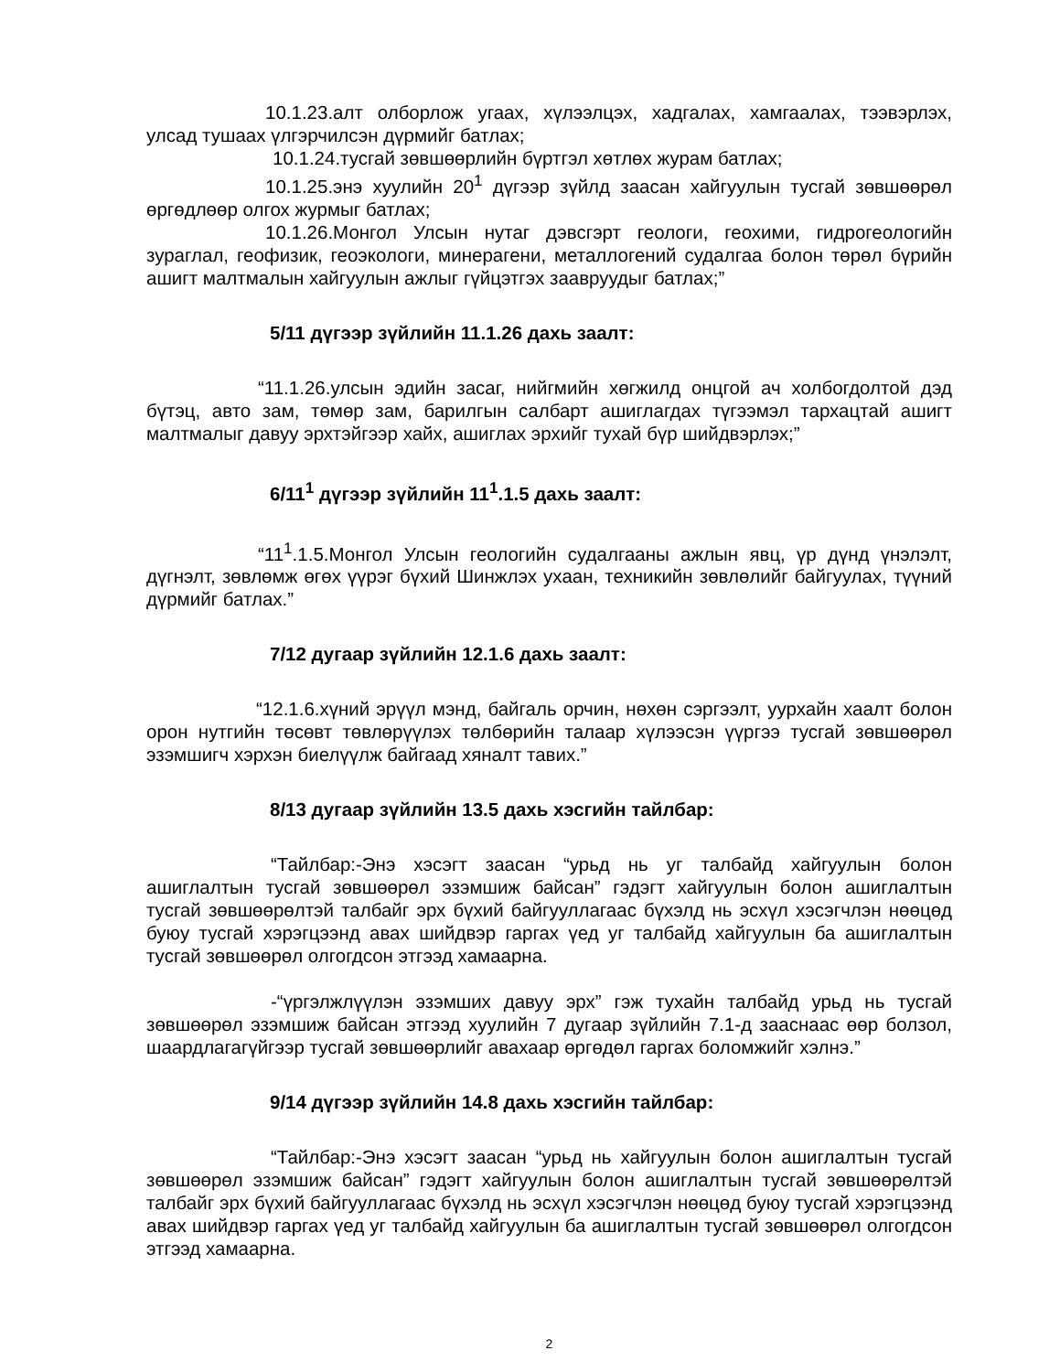10.1.23.алт олборлож угаах, хүлээлцэх, хадгалах, хамгаалах, тээвэрлэх, улсад тушаах үлгэрчилсэн дүрмийг батлах;
10.1.24.тусгай зөвшөөрлийн бүртгэл хөтлөх журам батлах;
10.1.25.энэ хуулийн 20<sup>1</sup> дүгээр зүйлд заасан хайгуулын тусгай зөвшөөрөл өргөдлөөр олгох журмыг батлах;
10.1.26.Монгол Улсын нутаг дэвсгэрт геологи, геохими, гидрогеологийн зураглал, геофизик, геоэкологи, минерагени, металлогений судалгаа болон төрөл бүрийн ашигт малтмалын хайгуулын ажлыг гүйцэтгэх заавруудыг батлах;”
5/11 дүгээр зүйлийн 11.1.26 дахь заалт:
“11.1.26.улсын эдийн засаг, нийгмийн хөгжилд онцгой ач холбогдолтой дэд бүтэц, авто зам, төмөр зам, барилгын салбарт ашиглагдах түгээмэл тархацтай ашигт малтмалыг давуу эрхтэйгээр хайх, ашиглах эрхийг тухай бүр шийдвэрлэх;”
6/11<sup>1</sup> дүгээр зүйлийн 11<sup>1</sup>.1.5 дахь заалт:
“11<sup>1</sup>.1.5.Монгол Улсын геологийн судалгааны ажлын явц, үр дүнд үнэлэлт, дүгнэлт, зөвлөмж өгөх үүрэг бүхий Шинжлэх ухаан, техникийн зөвлөлийг байгуулах, түүний дүрмийг батлах.”
7/12 дугаар зүйлийн 12.1.6 дахь заалт:
“12.1.6.хүний эрүүл мэнд, байгаль орчин, нөхөн сэргээлт, уурхайн хаалт болон орон нутгийн төсөвт төвлөрүүлэх төлбөрийн талаар хүлээсэн үүргээ тусгай зөвшөөрөл эзэмшигч хэрхэн биелүүлж байгаад хяналт тавих.”
8/13 дугаар зүйлийн 13.5 дахь хэсгийн тайлбар:
“Тайлбар:-Энэ хэсэгт заасан “урьд нь уг талбайд хайгуулын болон ашиглалтын тусгай зөвшөөрөл эзэмшиж байсан” гэдэгт хайгуулын болон ашиглалтын тусгай зөвшөөрөлтэй талбайг эрх бүхий байгууллагаас бүхэлд нь эсхүл хэсэгчлэн нөөцөд буюу тусгай хэрэгцээнд авах шийдвэр гаргах үед уг талбайд хайгуулын ба ашиглалтын тусгай зөвшөөрөл олгогдсон этгээд хамаарна.
-“үргэлжлүүлэн эзэмших давуу эрх” гэж тухайн талбайд урьд нь тусгай зөвшөөрөл эзэмшиж байсан этгээд хуулийн 7 дугаар зүйлийн 7.1-д зааснаас өөр болзол, шаардлагагүйгээр тусгай зөвшөөрлийг авахаар өргөдөл гаргах боломжийг хэлнэ.”
9/14 дүгээр зүйлийн 14.8 дахь хэсгийн тайлбар:
“Тайлбар:-Энэ хэсэгт заасан “урьд нь хайгуулын болон ашиглалтын тусгай зөвшөөрөл эзэмшиж байсан” гэдэгт хайгуулын болон ашиглалтын тусгай зөвшөөрөлтэй талбайг эрх бүхий байгууллагаас бүхэлд нь эсхүл хэсэгчлэн нөөцөд буюу тусгай хэрэгцээнд авах шийдвэр гаргах үед уг талбайд хайгуулын ба ашиглалтын тусгай зөвшөөрөл олгогдсон этгээд хамаарна.
2